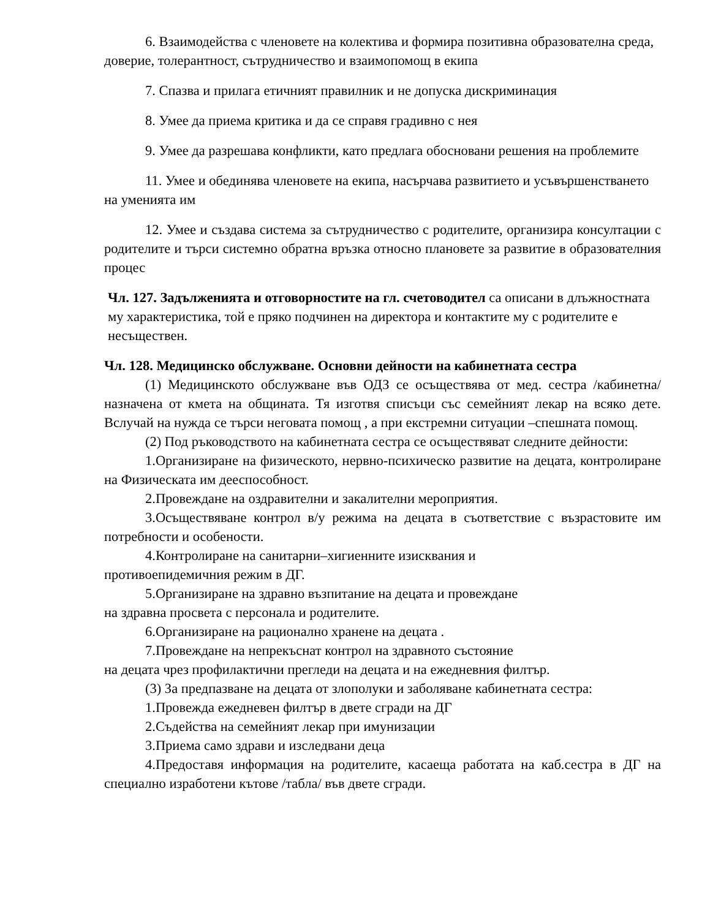6. Взаимодейства с членовете на колектива и формира позитивна образователна среда, доверие, толерантност, сътрудничество и взаимопомощ в екипа
7. Спазва и прилага етичният правилник и не допуска дискриминация
8. Умее да приема критика и да се справя градивно с нея
9. Умее да разрешава конфликти, като предлага обосновани решения на проблемите
11. Умее и обединява членовете на екипа, насърчава развитието и усъвършенстването на уменията им
12. Умее и създава система за сътрудничество с родителите, организира консултации с родителите и търси системно обратна връзка относно плановете за развитие в образователния процес
Чл. 127. Задълженията и отговорностите на гл. счетоводител са описани в длъжностната му характеристика, той е пряко подчинен на директора и контактите му с родителите е несъществен.
Чл. 128. Медицинско обслужване. Основни дейности на кабинетната сестра
(1) Медицинското обслужване във ОДЗ се осъществява от мед. сестра /кабинетна/ назначена от кмета на общината. Тя изготвя списъци със семейният лекар на всяко дете. Вслучай на нужда се търси неговата помощ , а при екстремни ситуации –спешната помощ.
(2) Под ръководството на кабинетната сестра се осъществяват следните дейности:
1.Организиране на физическото, нервно-психическо развитие на децата, контролиране на Физическата им дееспособност.
2.Провеждане на оздравителни и закалителни мероприятия.
3.Осъществяване контрол в/у режима на децата в съответствие с възрастовите им потребности и особености.
4.Контролиране на санитарни–хигиенните изисквания и
противоепидемичния режим в ДГ.
5.Организиране на здравно възпитание на децата и провеждане
на здравна просвета с персонала и родителите.
6.Организиране на рационално хранене на децата .
7.Провеждане на непрекъснат контрол на здравното състояние
на децата чрез профилактични прегледи на децата и на ежедневния филтър.
(3) За предпазване на децата от злополуки и заболяване кабинетната сестра:
1.Провежда ежедневен филтър в двете сгради на ДГ
2.Съдейства на семейният лекар при имунизации
3.Приема само здрави и изследвани деца
4.Предоставя информация на родителите, касаеща работата на каб.сестра в ДГ на специално изработени кътове /табла/ във двете сгради.